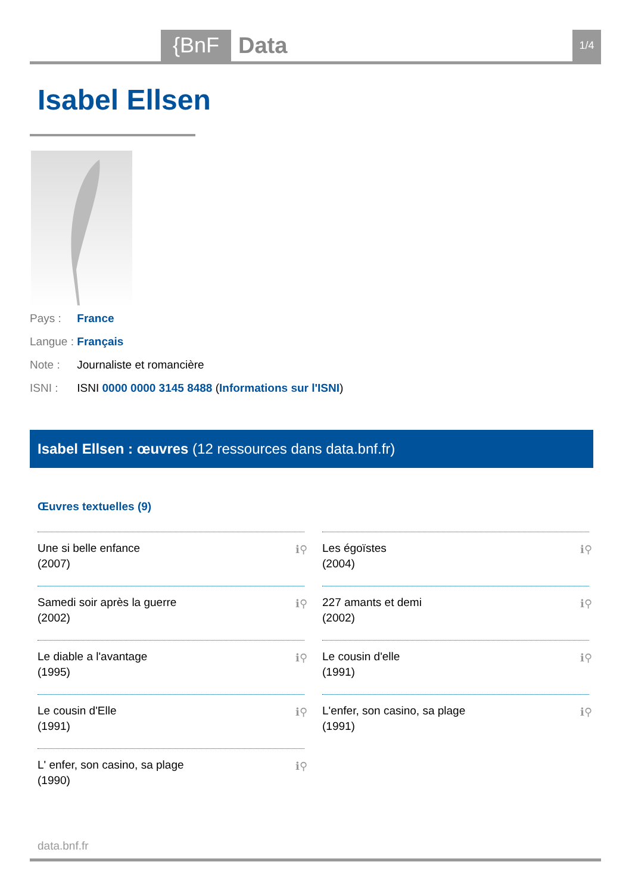{BnF Data 1/4
Isabel Ellsen
Pays : France
Langue : Français
Note : Journaliste et romancière
ISNI : ISNI 0000 0000 3145 8488 (Informations sur l'ISNI)
Isabel Ellsen : œuvres (12 ressources dans data.bnf.fr)
Œuvres textuelles (9)
Une si belle enfance
(2007)
ℹ⚲
Samedi soir après la guerre
(2002)
ℹ⚲
Le diable a l'avantage
(1995)
ℹ⚲
Le cousin d'Elle
(1991)
ℹ⚲
L' enfer, son casino, sa plage
(1990)
ℹ⚲
Les égoïstes
(2004)
ℹ⚲
227 amants et demi
(2002)
ℹ⚲
Le cousin d'elle
(1991)
ℹ⚲
L'enfer, son casino, sa plage
(1991)
ℹ⚲
data.bnf.fr